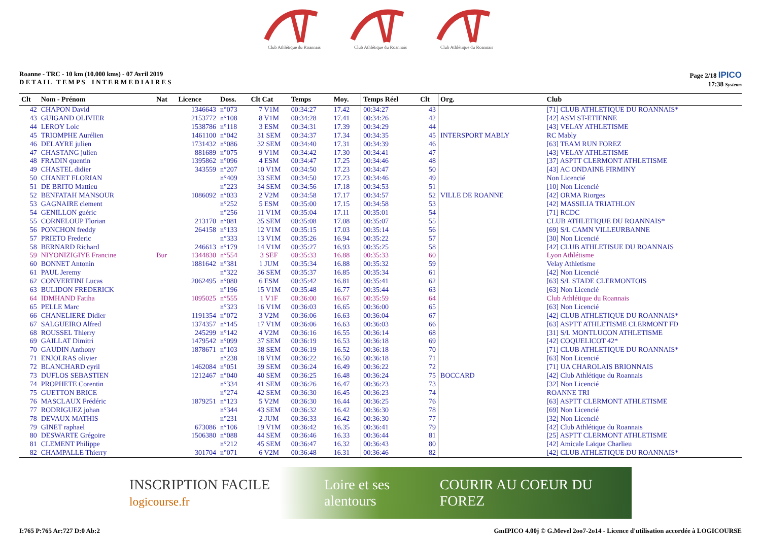Club Athlétique du Roannais
Club Athlétique du Roannais
Club Athlétique du Roannais
Roanne - TRC - 10 km (10.000 kms) - 07 Avril 2019
D E T A I L T E M P S I N T E R M E D I A I R E S
Page 2/18 IPICO
17:38 Systems
| Clt | Nom - Prénom | Nat | Licence | Doss. | Clt Cat | Temps | Moy. | Temps Réel | Clt | Org. | Club |
| --- | --- | --- | --- | --- | --- | --- | --- | --- | --- | --- | --- |
| 42 | CHAPON David | | 1346643 | n°073 | 7 V1M | 00:34:27 | 17.42 | 00:34:27 | 43 | | [71] CLUB ATHLETIQUE DU ROANNAIS* |
| 43 | GUIGAND OLIVIER | | 2153772 | n°108 | 8 V1M | 00:34:28 | 17.41 | 00:34:26 | 42 | | [42] ASM ST-ETIENNE |
| 44 | LEROY Loic | | 1538786 | n°118 | 3 ESM | 00:34:31 | 17.39 | 00:34:29 | 44 | | [43] VELAY ATHLETISME |
| 45 | TRIOMPHE Aurélien | | 1461100 | n°042 | 31 SEM | 00:34:37 | 17.34 | 00:34:35 | 45 | INTERSPORT MABLY | RC Mably |
| 46 | DELAYRE julien | | 1731432 | n°086 | 32 SEM | 00:34:40 | 17.31 | 00:34:39 | 46 | | [63] TEAM RUN FOREZ |
| 47 | CHASTANG julien | | 881689 | n°075 | 9 V1M | 00:34:42 | 17.30 | 00:34:41 | 47 | | [43] VELAY ATHLETISME |
| 48 | FRADIN quentin | | 1395862 | n°096 | 4 ESM | 00:34:47 | 17.25 | 00:34:46 | 48 | | [37] ASPTT CLERMONT ATHLETISME |
| 49 | CHASTEL didier | | 343559 | n°207 | 10 V1M | 00:34:50 | 17.23 | 00:34:47 | 50 | | [43] AC ONDAINE FIRMINY |
| 50 | CHANET FLORIAN | | | n°409 | 33 SEM | 00:34:50 | 17.23 | 00:34:46 | 49 | | Non Licencié |
| 51 | DE BRITO Mattieu | | | n°223 | 34 SEM | 00:34:56 | 17.18 | 00:34:53 | 51 | | [10] Non Licencié |
| 52 | BENFATAH MANSOUR | | 1086092 | n°033 | 2 V2M | 00:34:58 | 17.17 | 00:34:57 | 52 | VILLE DE ROANNE | [42] ORMA Riorges |
| 53 | GAGNAIRE clement | | | n°252 | 5 ESM | 00:35:00 | 17.15 | 00:34:58 | 53 | | [42] MASSILIA TRIATHLON |
| 54 | GENILLON guéric | | | n°256 | 11 V1M | 00:35:04 | 17.11 | 00:35:01 | 54 | | [71] RCDC |
| 55 | CORNELOUP Florian | | 213170 | n°081 | 35 SEM | 00:35:08 | 17.08 | 00:35:07 | 55 | | CLUB ATHLETIQUE DU ROANNAIS* |
| 56 | PONCHON freddy | | 264158 | n°133 | 12 V1M | 00:35:15 | 17.03 | 00:35:14 | 56 | | [69] S/L CAMN VILLEURBANNE |
| 57 | PRIETO Frederic | | | n°333 | 13 V1M | 00:35:26 | 16.94 | 00:35:22 | 57 | | [30] Non Licencié |
| 58 | BERNARD Richard | | 246613 | n°179 | 14 V1M | 00:35:27 | 16.93 | 00:35:25 | 58 | | [42] CLUB ATHLETISUE DU ROANNAIS |
| 59 | NIYONIZIGIYE Francine | Bur | 1344830 | n°554 | 3 SEF | 00:35:33 | 16.88 | 00:35:33 | 60 | | Lyon Athlétisme |
| 60 | BONNET Antonin | | 1881642 | n°381 | 1 JUM | 00:35:34 | 16.88 | 00:35:32 | 59 | | Velay Athletisme |
| 61 | PAUL Jeremy | | | n°322 | 36 SEM | 00:35:37 | 16.85 | 00:35:34 | 61 | | [42] Non Licencié |
| 62 | CONVERTINI Lucas | | 2062495 | n°080 | 6 ESM | 00:35:42 | 16.81 | 00:35:41 | 62 | | [63] S/L STADE CLERMONTOIS |
| 63 | BULIDON FREDERICK | | | n°196 | 15 V1M | 00:35:48 | 16.77 | 00:35:44 | 63 | | [63] Non Licencié |
| 64 | IDMHAND Fatiha | | 1095025 | n°555 | 1 V1F | 00:36:00 | 16.67 | 00:35:59 | 64 | | Club Athlétique du Roannais |
| 65 | PELLE Marc | | | n°323 | 16 V1M | 00:36:03 | 16.65 | 00:36:00 | 65 | | [63] Non Licencié |
| 66 | CHANELIERE Didier | | 1191354 | n°072 | 3 V2M | 00:36:06 | 16.63 | 00:36:04 | 67 | | [42] CLUB ATHLETIQUE DU ROANNAIS* |
| 67 | SALGUEIRO Alfred | | 1374357 | n°145 | 17 V1M | 00:36:06 | 16.63 | 00:36:03 | 66 | | [63] ASPTT ATHLETISME CLERMONT FD |
| 68 | ROUSSEL Thierry | | 245299 | n°142 | 4 V2M | 00:36:16 | 16.55 | 00:36:14 | 68 | | [31] S/L MONTLUCON ATHLETISME |
| 69 | GAILLAT Dimitri | | 1479542 | n°099 | 37 SEM | 00:36:19 | 16.53 | 00:36:18 | 69 | | [42] COQUELICOT 42* |
| 70 | GAUDIN Anthony | | 1878671 | n°103 | 38 SEM | 00:36:19 | 16.52 | 00:36:18 | 70 | | [71] CLUB ATHLETIQUE DU ROANNAIS* |
| 71 | ENJOLRAS olivier | | | n°238 | 18 V1M | 00:36:22 | 16.50 | 00:36:18 | 71 | | [63] Non Licencié |
| 72 | BLANCHARD cyril | | 1462084 | n°051 | 39 SEM | 00:36:24 | 16.49 | 00:36:22 | 72 | | [71] UA CHAROLAIS BRIONNAIS |
| 73 | DUFLOS SEBASTIEN | | 1212467 | n°040 | 40 SEM | 00:36:25 | 16.48 | 00:36:24 | 75 | BOCCARD | [42] Club Athlétique du Roannais |
| 74 | PROPHETE Corentin | | | n°334 | 41 SEM | 00:36:26 | 16.47 | 00:36:23 | 73 | | [32] Non Licencié |
| 75 | GUETTON BRICE | | | n°274 | 42 SEM | 00:36:30 | 16.45 | 00:36:23 | 74 | | ROANNE TRI |
| 76 | MASCLAUX Frédéric | | 1879251 | n°123 | 5 V2M | 00:36:30 | 16.44 | 00:36:25 | 76 | | [63] ASPTT CLERMONT ATHLETISME |
| 77 | RODRIGUEZ johan | | | n°344 | 43 SEM | 00:36:32 | 16.42 | 00:36:30 | 78 | | [69] Non Licencié |
| 78 | DEVAUX MATHIS | | | n°231 | 2 JUM | 00:36:33 | 16.42 | 00:36:30 | 77 | | [32] Non Licencié |
| 79 | GINET raphael | | 673086 | n°106 | 19 V1M | 00:36:42 | 16.35 | 00:36:41 | 79 | | [42] Club Athlétique du Roannais |
| 80 | DESWARTE Grégoire | | 1506380 | n°088 | 44 SEM | 00:36:46 | 16.33 | 00:36:44 | 81 | | [25] ASPTT CLERMONT ATHLETISME |
| 81 | CLEMENT Philippe | | | n°212 | 45 SEM | 00:36:47 | 16.32 | 00:36:43 | 80 | | [42] Amicale Laïque Charlieu |
| 82 | CHAMPALLE Thierry | | 301704 | n°071 | 6 V2M | 00:36:48 | 16.31 | 00:36:46 | 82 | | [42] CLUB ATHLETIQUE DU ROANNAIS* |
INSCRIPTION FACILE logicourse.fr Loire et ses alentours COURIR AU COEUR DU FOREZ
I:765 P:765 Ar:727 D:0 Ab:2 GmIPICO 4.00j © G.Mevel 2oo7-2o14 - Licence d'utilisation accordée à LOGICOURSE